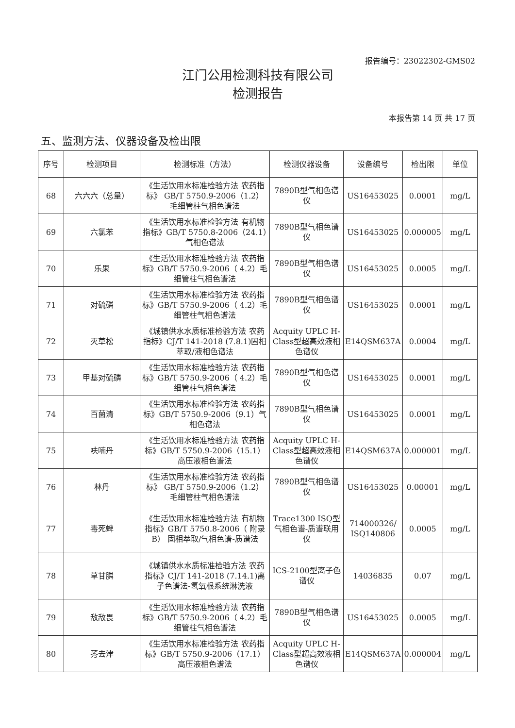报告编号：23022302-GMS02
江门公用检测科技有限公司
检测报告
本报告第 14 页 共 17 页
五、监测方法、仪器设备及检出限
| 序号 | 检测项目 | 检测标准（方法） | 检测仪器设备 | 设备编号 | 检出限 | 单位 |
| --- | --- | --- | --- | --- | --- | --- |
| 68 | 六六六（总量） | 《生活饮用水标准检验方法 农药指标》 GB/T 5750.9-2006（1.2） 毛细管柱气相色谱法 | 7890B型气相色谱仪 | US16453025 | 0.0001 | mg/L |
| 69 | 六氯苯 | 《生活饮用水标准检验方法 有机物指标》GB/T 5750.8-2006（24.1）气相色谱法 | 7890B型气相色谱仪 | US16453025 | 0.000005 | mg/L |
| 70 | 乐果 | 《生活饮用水标准检验方法 农药指标》GB/T 5750.9-2006（ 4.2）毛细管柱气相色谱法 | 7890B型气相色谱仪 | US16453025 | 0.0005 | mg/L |
| 71 | 对硫磷 | 《生活饮用水标准检验方法 农药指标》GB/T 5750.9-2006（ 4.2）毛细管柱气相色谱法 | 7890B型气相色谱仪 | US16453025 | 0.0001 | mg/L |
| 72 | 灭草松 | 《城镇供水水质标准检验方法 农药指标》CJ/T 141-2018 (7.8.1)固相萃取/液相色谱法 | Acquity UPLC H-Class型超高效液相色谱仪 | E14QSM637A | 0.0004 | mg/L |
| 73 | 甲基对硫磷 | 《生活饮用水标准检验方法 农药指标》GB/T 5750.9-2006（ 4.2）毛细管柱气相色谱法 | 7890B型气相色谱仪 | US16453025 | 0.0001 | mg/L |
| 74 | 百菌清 | 《生活饮用水标准检验方法 农药指标》GB/T 5750.9-2006（9.1）气相色谱法 | 7890B型气相色谱仪 | US16453025 | 0.0001 | mg/L |
| 75 | 呋喃丹 | 《生活饮用水标准检验方法 农药指标》GB/T 5750.9-2006（15.1）高压液相色谱法 | Acquity UPLC H-Class型超高效液相色谱仪 | E14QSM637A | 0.000001 | mg/L |
| 76 | 林丹 | 《生活饮用水标准检验方法 农药指标》 GB/T 5750.9-2006（1.2） 毛细管柱气相色谱法 | 7890B型气相色谱仪 | US16453025 | 0.00001 | mg/L |
| 77 | 毒死蜱 | 《生活饮用水标准检验方法 有机物指标》GB/T 5750.8-2006（ 附录B） 固相萃取/气相色谱-质谱法 | Trace1300 ISQ型气相色谱-质谱联用仪 | 714000326/ ISQ140806 | 0.0005 | mg/L |
| 78 | 草甘膦 | 《城镇供水水质标准检验方法 农药指标》CJ/T 141-2018 (7.14.1)离子色谱法-氢氧根系统淋洗液 | ICS-2100型离子色谱仪 | 14036835 | 0.07 | mg/L |
| 79 | 敌敌畏 | 《生活饮用水标准检验方法 农药指标》GB/T 5750.9-2006（ 4.2）毛细管柱气相色谱法 | 7890B型气相色谱仪 | US16453025 | 0.0005 | mg/L |
| 80 | 莠去津 | 《生活饮用水标准检验方法 农药指标》GB/T 5750.9-2006（17.1）高压液相色谱法 | Acquity UPLC H-Class型超高效液相色谱仪 | E14QSM637A | 0.000004 | mg/L |